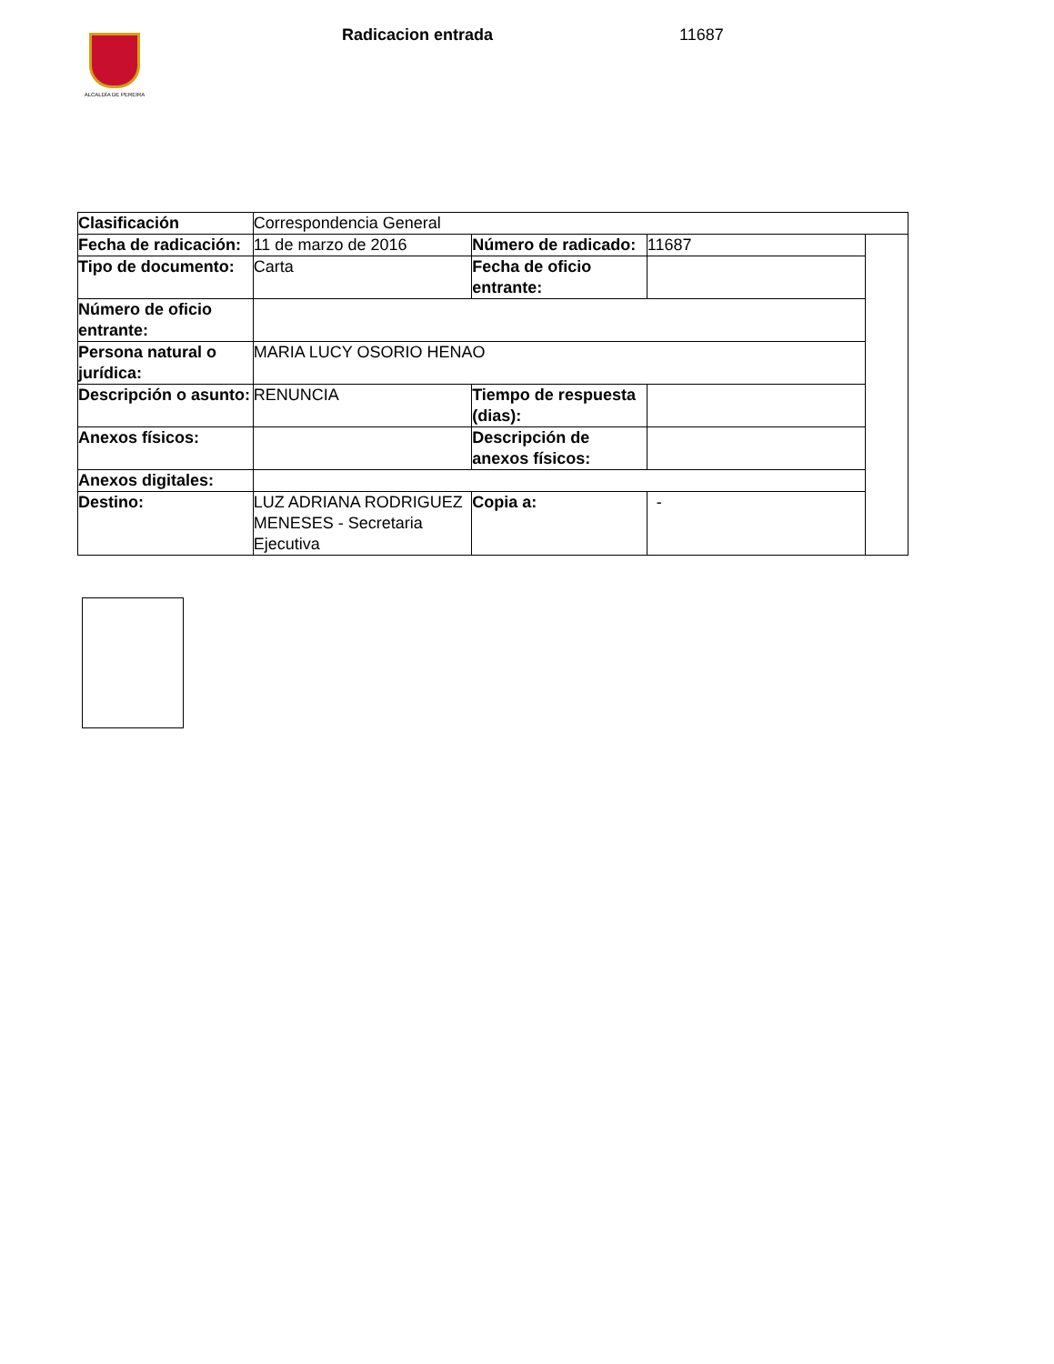ALCALDÍA DE PEREIRA
Radicacion entrada 11687
| Clasificación | Correspondencia General | | | |
| Fecha de radicación: | 11 de marzo de 2016 | Número de radicado: | 11687 | |
| Tipo de documento: | Carta | Fecha de oficio entrante: | | |
| Número de oficio entrante: | | | | |
| Persona natural o jurídica: | MARIA LUCY OSORIO HENAO | | | |
| Descripción o asunto: | RENUNCIA | Tiempo de respuesta (dias): | | |
| Anexos físicos: | | Descripción de anexos físicos: | | |
| Anexos digitales: | | | | |
| Destino: | LUZ ADRIANA RODRIGUEZ MENESES - Secretaria Ejecutiva | Copia a: | - | |